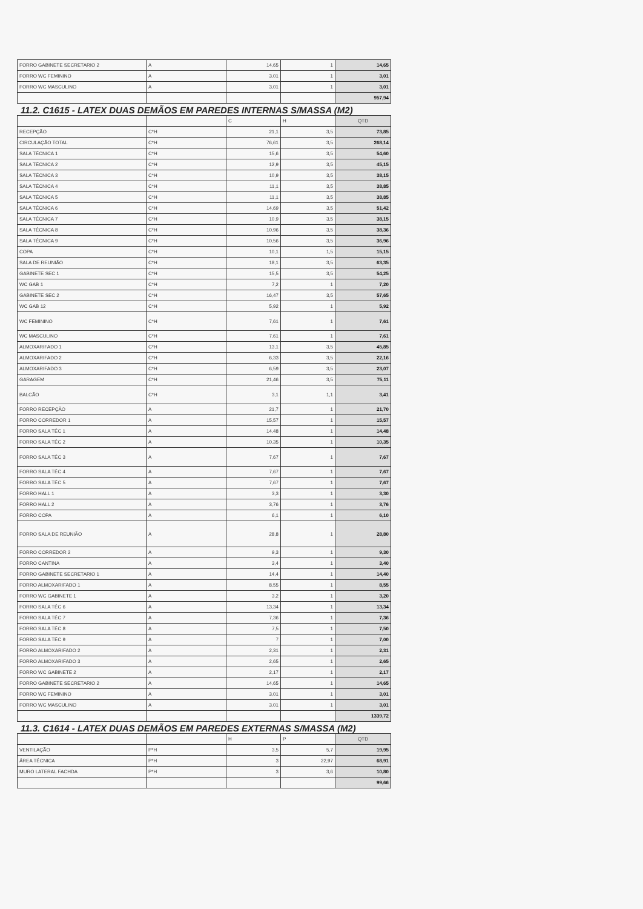| FORRO GABINETE SECRETARIO 2 | A | 14,65 | 1 | 14,65 |
| FORRO WC FEMININO | A | 3,01 | 1 | 3,01 |
| FORRO WC MASCULINO | A | 3,01 | 1 | 3,01 |
| | | | | 957,94 |
11.2. C1615 - LATEX DUAS DEMÃOS EM PAREDES INTERNAS S/MASSA (M2)
| | | C | H | QTD |
| --- | --- | --- | --- | --- |
| RECEPÇÃO | C*H | 21,1 | 3,5 | 73,85 |
| CIRCULAÇÃO TOTAL | C*H | 76,61 | 3,5 | 268,14 |
| SALA TÉCNICA 1 | C*H | 15,6 | 3,5 | 54,60 |
| SALA TÉCNICA 2 | C*H | 12,9 | 3,5 | 45,15 |
| SALA TÉCNICA 3 | C*H | 10,9 | 3,5 | 38,15 |
| SALA TÉCNICA 4 | C*H | 11,1 | 3,5 | 38,85 |
| SALA TÉCNICA 5 | C*H | 11,1 | 3,5 | 38,85 |
| SALA TÉCNICA 6 | C*H | 14,69 | 3,5 | 51,42 |
| SALA TÉCNICA 7 | C*H | 10,9 | 3,5 | 38,15 |
| SALA TÉCNICA 8 | C*H | 10,96 | 3,5 | 38,36 |
| SALA TÉCNICA 9 | C*H | 10,56 | 3,5 | 36,96 |
| COPA | C*H | 10,1 | 1,5 | 15,15 |
| SALA DE REUNIÃO | C*H | 18,1 | 3,5 | 63,35 |
| GABINETE SEC 1 | C*H | 15,5 | 3,5 | 54,25 |
| WC GAB 1 | C*H | 7,2 | 1 | 7,20 |
| GABINETE SEC 2 | C*H | 16,47 | 3,5 | 57,65 |
| WC GAB 12 | C*H | 5,92 | 1 | 5,92 |
| WC FEMININO | C*H | 7,61 | 1 | 7,61 |
| WC MASCULINO | C*H | 7,61 | 1 | 7,61 |
| ALMOXARIFADO 1 | C*H | 13,1 | 3,5 | 45,85 |
| ALMOXARIFADO 2 | C*H | 6,33 | 3,5 | 22,16 |
| ALMOXARIFADO 3 | C*H | 6,59 | 3,5 | 23,07 |
| GARAGEM | C*H | 21,46 | 3,5 | 75,11 |
| BALCÃO | C*H | 3,1 | 1,1 | 3,41 |
| FORRO RECEPÇÃO | A | 21,7 | 1 | 21,70 |
| FORRO CORREDOR 1 | A | 15,57 | 1 | 15,57 |
| FORRO SALA TÉC 1 | A | 14,48 | 1 | 14,48 |
| FORRO SALA TÉC 2 | A | 10,35 | 1 | 10,35 |
| FORRO SALA TÉC 3 | A | 7,67 | 1 | 7,67 |
| FORRO SALA TÉC 4 | A | 7,67 | 1 | 7,67 |
| FORRO SALA TÉC 5 | A | 7,67 | 1 | 7,67 |
| FORRO HALL 1 | A | 3,3 | 1 | 3,30 |
| FORRO HALL 2 | A | 3,76 | 1 | 3,76 |
| FORRO COPA | A | 6,1 | 1 | 6,10 |
| FORRO SALA DE REUNIÃO | A | 28,8 | 1 | 28,80 |
| FORRO CORREDOR 2 | A | 9,3 | 1 | 9,30 |
| FORRO CANTINA | A | 3,4 | 1 | 3,40 |
| FORRO GABINETE SECRETARIO 1 | A | 14,4 | 1 | 14,40 |
| FORRO ALMOXARIFADO 1 | A | 8,55 | 1 | 8,55 |
| FORRO WC GABINETE 1 | A | 3,2 | 1 | 3,20 |
| FORRO SALA TÉC 6 | A | 13,34 | 1 | 13,34 |
| FORRO SALA TÉC 7 | A | 7,36 | 1 | 7,36 |
| FORRO SALA TÉC 8 | A | 7,5 | 1 | 7,50 |
| FORRO SALA TÉC 9 | A | 7 | 1 | 7,00 |
| FORRO ALMOXARIFADO 2 | A | 2,31 | 1 | 2,31 |
| FORRO ALMOXARIFADO 3 | A | 2,65 | 1 | 2,65 |
| FORRO WC GABINETE 2 | A | 2,17 | 1 | 2,17 |
| FORRO GABINETE SECRETARIO 2 | A | 14,65 | 1 | 14,65 |
| FORRO WC FEMININO | A | 3,01 | 1 | 3,01 |
| FORRO WC MASCULINO | A | 3,01 | 1 | 3,01 |
| | | | | 1339,72 |
11.3. C1614 - LATEX DUAS DEMÃOS EM PAREDES EXTERNAS S/MASSA (M2)
| | | H | P | QTD |
| --- | --- | --- | --- | --- |
| VENTILAÇÃO | P*H | 3,5 | 5,7 | 19,95 |
| ÁREA TÉCNICA | P*H | 3 | 22,97 | 68,91 |
| MURO LATERAL FACHDA | P*H | 3 | 3,6 | 10,80 |
| | | | | 99,66 |